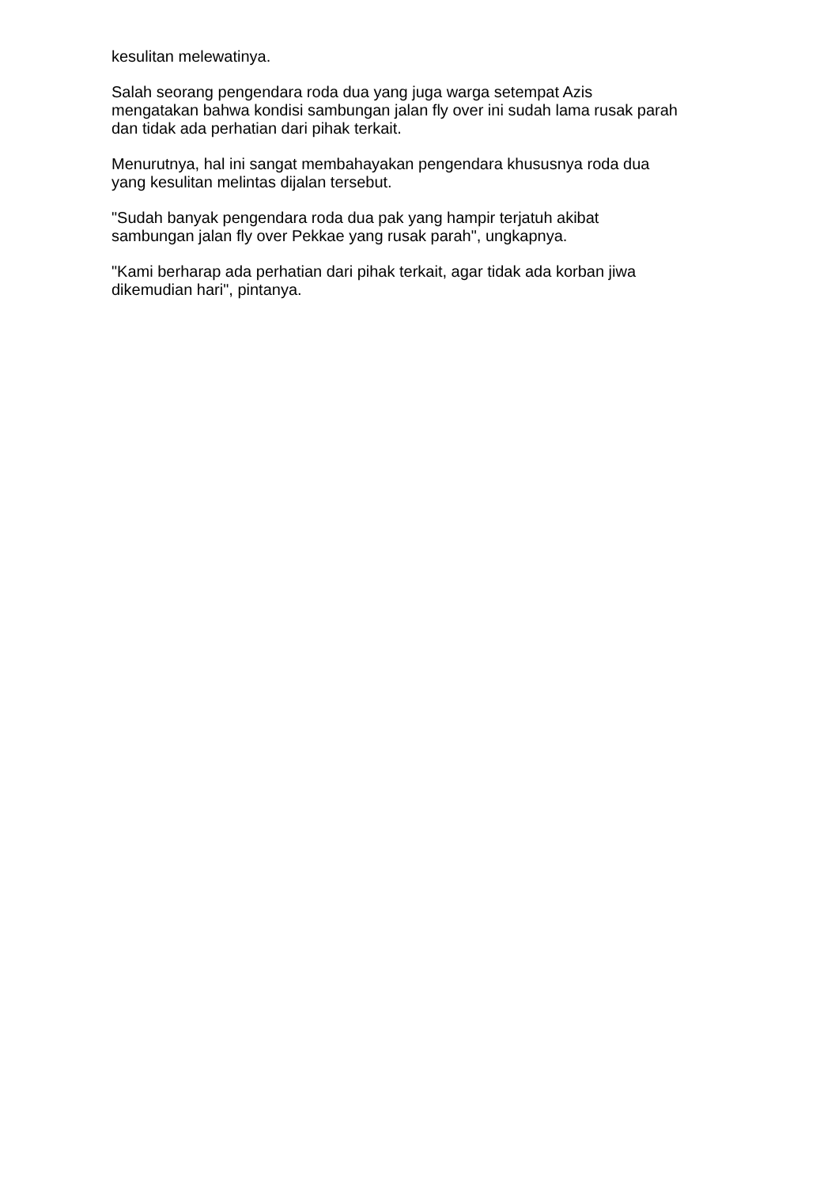kesulitan melewatinya.
Salah seorang pengendara roda dua yang juga warga setempat Azis
mengatakan bahwa kondisi sambungan jalan fly over ini sudah lama rusak parah
dan tidak ada perhatian dari pihak terkait.
Menurutnya, hal ini sangat membahayakan pengendara khususnya roda dua
yang kesulitan melintas dijalan tersebut.
"Sudah banyak pengendara roda dua pak yang hampir terjatuh akibat
sambungan jalan fly over Pekkae yang rusak parah", ungkapnya.
"Kami berharap ada perhatian dari pihak terkait, agar tidak ada korban jiwa
dikemudian hari", pintanya.